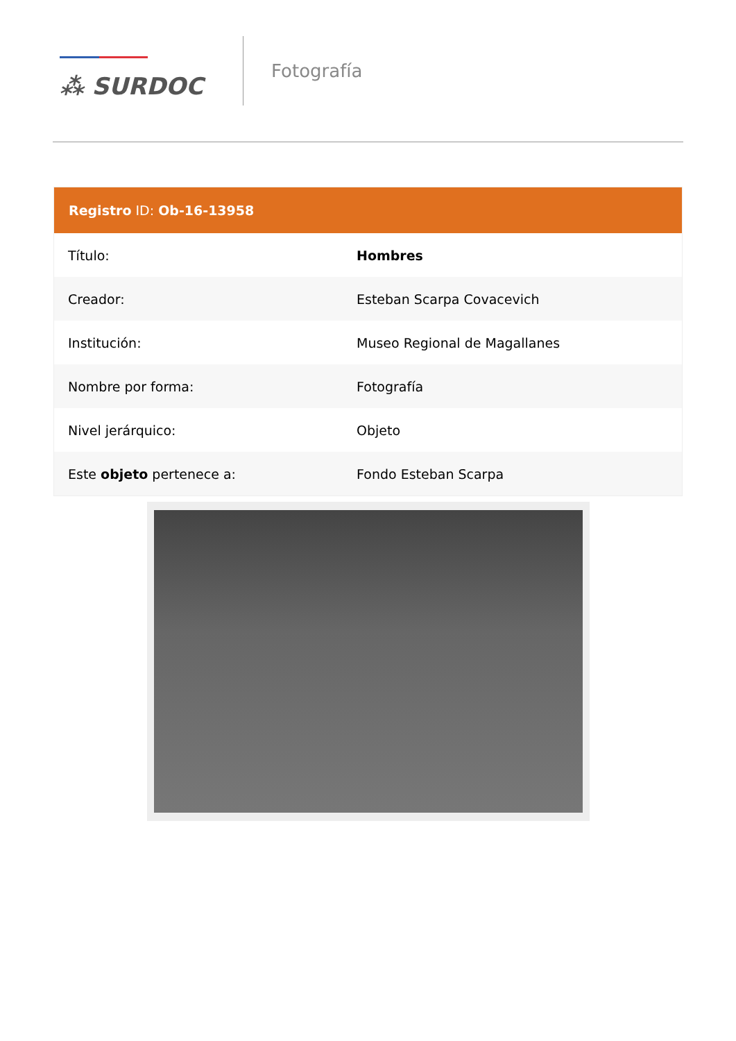⁂ SURDOC
Fotografía
| Registro ID: Ob-16-13958 | |
| --- | --- |
| Título: | Hombres |
| Creador: | Esteban Scarpa Covacevich |
| Institución: | Museo Regional de Magallanes |
| Nombre por forma: | Fotografía |
| Nivel jerárquico: | Objeto |
| Este objeto pertenece a: | Fondo Esteban Scarpa |